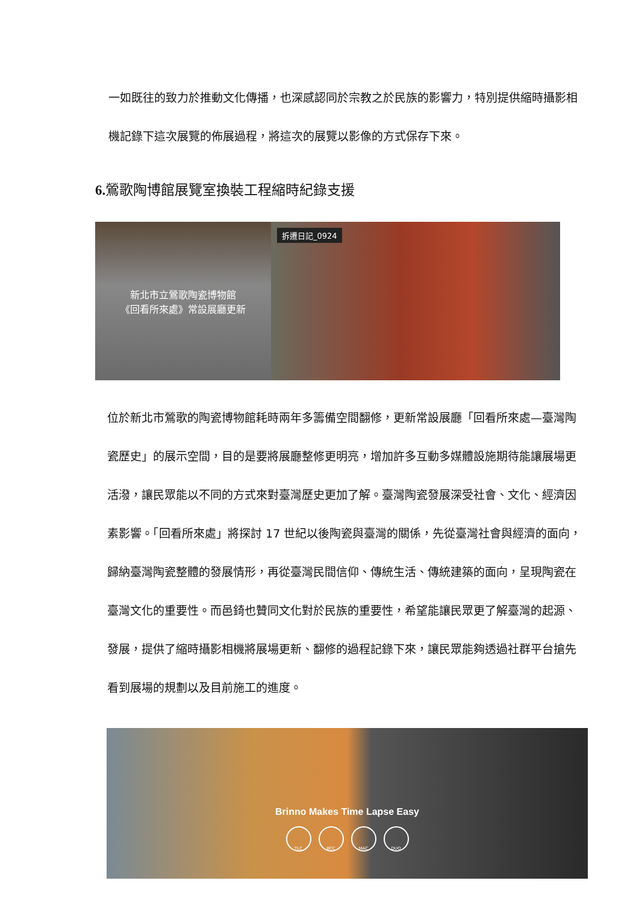一如既往的致力於推動文化傳播，也深感認同於宗教之於民族的影響力，特別提供縮時攝影相機記錄下這次展覽的佈展過程，將這次的展覽以影像的方式保存下來。
6. 鶯歌陶博館展覽室換裝工程縮時紀錄支援
新北市立鶯歌陶瓷博物館
《回看所來處》常設展廳更新
拆遷日記_0924
位於新北市鶯歌的陶瓷博物館耗時兩年多籌備空間翻修，更新常設展廳「回看所來處—臺灣陶瓷歷史」的展示空間，目的是要將展廳整修更明亮，增加許多互動多媒體設施期待能讓展場更活潑，讓民眾能以不同的方式來對臺灣歷史更加了解。臺灣陶瓷發展深受社會、文化、經濟因素影響。「回看所來處」將探討 17 世紀以後陶瓷與臺灣的關係，先從臺灣社會與經濟的面向，歸納臺灣陶瓷整體的發展情形，再從臺灣民間信仰、傳統生活、傳統建築的面向，呈現陶瓷在臺灣文化的重要性。而邑錡也贊同文化對於民族的重要性，希望能讓民眾更了解臺灣的起源、發展，提供了縮時攝影相機將展場更新、翻修的過程記錄下來，讓民眾能夠透過社群平台搶先看到展場的規劃以及目前施工的進度。
Brinno Makes Time Lapse Easy
TLC BCC MAC DUO